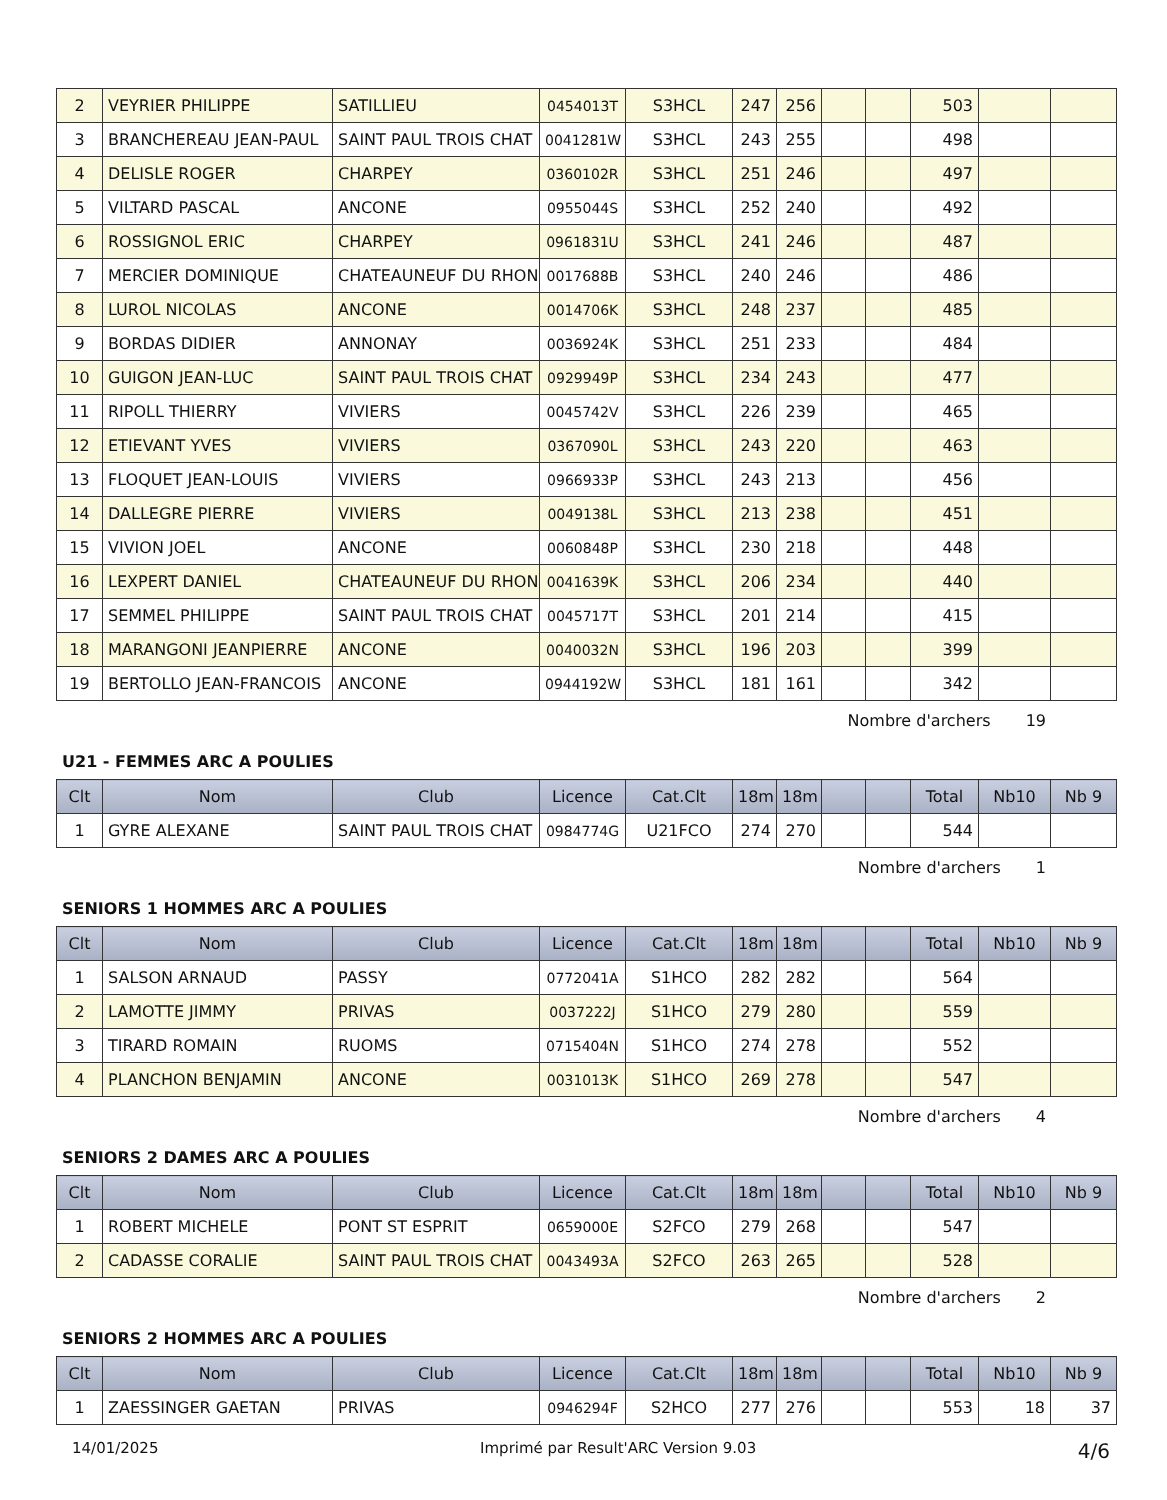| 2 | VEYRIER PHILIPPE | SATILLIEU | 0454013T | S3HCL | 247 | 256 | | | 503 | | |
| 3 | BRANCHEREAU JEAN-PAUL | SAINT PAUL TROIS CHAT | 0041281W | S3HCL | 243 | 255 | | | 498 | | |
| 4 | DELISLE ROGER | CHARPEY | 0360102R | S3HCL | 251 | 246 | | | 497 | | |
| 5 | VILTARD PASCAL | ANCONE | 0955044S | S3HCL | 252 | 240 | | | 492 | | |
| 6 | ROSSIGNOL ERIC | CHARPEY | 0961831U | S3HCL | 241 | 246 | | | 487 | | |
| 7 | MERCIER DOMINIQUE | CHATEAUNEUF DU RHON | 0017688B | S3HCL | 240 | 246 | | | 486 | | |
| 8 | LUROL NICOLAS | ANCONE | 0014706K | S3HCL | 248 | 237 | | | 485 | | |
| 9 | BORDAS DIDIER | ANNONAY | 0036924K | S3HCL | 251 | 233 | | | 484 | | |
| 10 | GUIGON JEAN-LUC | SAINT PAUL TROIS CHAT | 0929949P | S3HCL | 234 | 243 | | | 477 | | |
| 11 | RIPOLL THIERRY | VIVIERS | 0045742V | S3HCL | 226 | 239 | | | 465 | | |
| 12 | ETIEVANT YVES | VIVIERS | 0367090L | S3HCL | 243 | 220 | | | 463 | | |
| 13 | FLOQUET JEAN-LOUIS | VIVIERS | 0966933P | S3HCL | 243 | 213 | | | 456 | | |
| 14 | DALLEGRE PIERRE | VIVIERS | 0049138L | S3HCL | 213 | 238 | | | 451 | | |
| 15 | VIVION JOEL | ANCONE | 0060848P | S3HCL | 230 | 218 | | | 448 | | |
| 16 | LEXPERT DANIEL | CHATEAUNEUF DU RHON | 0041639K | S3HCL | 206 | 234 | | | 440 | | |
| 17 | SEMMEL PHILIPPE | SAINT PAUL TROIS CHAT | 0045717T | S3HCL | 201 | 214 | | | 415 | | |
| 18 | MARANGONI JEANPIERRE | ANCONE | 0040032N | S3HCL | 196 | 203 | | | 399 | | |
| 19 | BERTOLLO JEAN-FRANCOIS | ANCONE | 0944192W | S3HCL | 181 | 161 | | | 342 | | |
Nombre d'archers 19
U21 - FEMMES ARC A POULIES
| Clt | Nom | Club | Licence | Cat.Clt | 18m | 18m | | | Total | Nb10 | Nb 9 |
| --- | --- | --- | --- | --- | --- | --- | --- | --- | --- | --- | --- |
| 1 | GYRE ALEXANE | SAINT PAUL TROIS CHAT | 0984774G | U21FCO | 274 | 270 | | | 544 | | |
Nombre d'archers 1
SENIORS 1 HOMMES ARC A POULIES
| Clt | Nom | Club | Licence | Cat.Clt | 18m | 18m | | | Total | Nb10 | Nb 9 |
| --- | --- | --- | --- | --- | --- | --- | --- | --- | --- | --- | --- |
| 1 | SALSON ARNAUD | PASSY | 0772041A | S1HCO | 282 | 282 | | | 564 | | |
| 2 | LAMOTTE JIMMY | PRIVAS | 0037222J | S1HCO | 279 | 280 | | | 559 | | |
| 3 | TIRARD ROMAIN | RUOMS | 0715404N | S1HCO | 274 | 278 | | | 552 | | |
| 4 | PLANCHON BENJAMIN | ANCONE | 0031013K | S1HCO | 269 | 278 | | | 547 | | |
Nombre d'archers 4
SENIORS 2 DAMES ARC A POULIES
| Clt | Nom | Club | Licence | Cat.Clt | 18m | 18m | | | Total | Nb10 | Nb 9 |
| --- | --- | --- | --- | --- | --- | --- | --- | --- | --- | --- | --- |
| 1 | ROBERT MICHELE | PONT ST ESPRIT | 0659000E | S2FCO | 279 | 268 | | | 547 | | |
| 2 | CADASSE CORALIE | SAINT PAUL TROIS CHAT | 0043493A | S2FCO | 263 | 265 | | | 528 | | |
Nombre d'archers 2
SENIORS 2 HOMMES ARC A POULIES
| Clt | Nom | Club | Licence | Cat.Clt | 18m | 18m | | | Total | Nb10 | Nb 9 |
| --- | --- | --- | --- | --- | --- | --- | --- | --- | --- | --- | --- |
| 1 | ZAESSINGER GAETAN | PRIVAS | 0946294F | S2HCO | 277 | 276 | | | 553 | 18 | 37 |
14/01/2025 Imprimé par Result'ARC Version 9.03 4/6